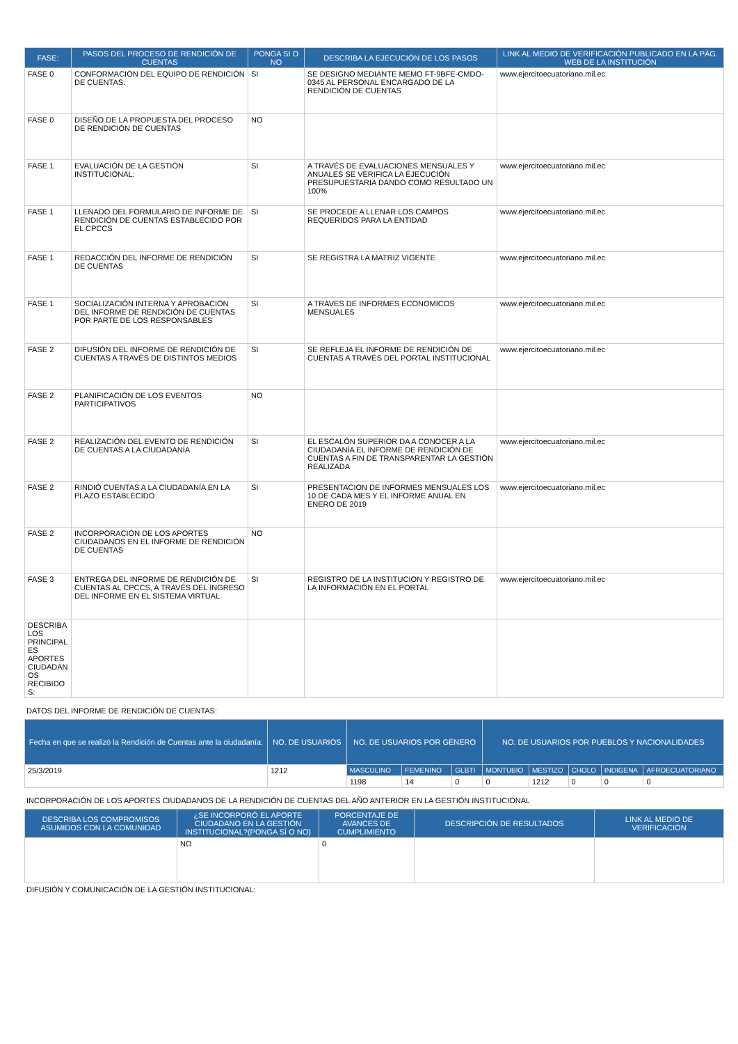| FASE: | PASOS DEL PROCESO DE RENDICIÓN DE CUENTAS | PONGA SI O NO | DESCRIBA LA EJECUCIÓN DE LOS PASOS | LINK AL MEDIO DE VERIFICACIÓN PUBLICADO EN LA PÁG. WEB DE LA INSTITUCIÓN |
| --- | --- | --- | --- | --- |
| FASE 0 | CONFORMACIÓN DEL EQUIPO DE RENDICIÓN DE CUENTAS: | SI | SE DESIGNO MEDIANTE MEMO FT-9BFE-CMDO-0345 AL PERSONAL ENCARGADO DE LA RENDICIÓN DE CUENTAS | www.ejercitoecuatoriano.mil.ec |
| FASE 0 | DISEÑO DE LA PROPUESTA DEL PROCESO DE RENDICIÓN DE CUENTAS | NO | | |
| FASE 1 | EVALUACIÓN DE LA GESTIÓN INSTITUCIONAL: | SI | A TRAVÉS DE EVALUACIONES MENSUALES Y ANUALES SE VERIFICA LA EJECUCIÓN PRESUPUESTARIA DANDO COMO RESULTADO UN 100% | www.ejercitoecuatoriano.mil.ec |
| FASE 1 | LLENADO DEL FORMULARIO DE INFORME DE RENDICIÓN DE CUENTAS ESTABLECIDO POR EL CPCCS | SI | SE PROCEDE A LLENAR LOS CAMPOS REQUERIDOS PARA LA ENTIDAD | www.ejercitoecuatoriano.mil.ec |
| FASE 1 | REDACCIÓN DEL INFORME DE RENDICIÓN DE CUENTAS | SI | SE REGISTRA LA MATRIZ VIGENTE | www.ejercitoecuatoriano.mil.ec |
| FASE 1 | SOCIALIZACIÓN INTERNA Y APROBACIÓN DEL INFORME DE RENDICIÓN DE CUENTAS POR PARTE DE LOS RESPONSABLES | SI | A TRAVES DE INFORMES ECONOMICOS MENSUALES | www.ejercitoecuatoriano.mil.ec |
| FASE 2 | DIFUSIÓN DEL INFORME DE RENDICIÓN DE CUENTAS A TRAVÉS DE DISTINTOS MEDIOS | SI | SE REFLEJA EL INFORME DE RENDICIÓN DE CUENTAS A TRAVÉS DEL PORTAL INSTITUCIONAL | www.ejercitoecuatoriano.mil.ec |
| FASE 2 | PLANIFICACIÓN DE LOS EVENTOS PARTICIPATIVOS | NO | | |
| FASE 2 | REALIZACIÓN DEL EVENTO DE RENDICIÓN DE CUENTAS A LA CIUDADANÍA | SI | EL ESCALÓN SUPERIOR DA A CONOCER A LA CIUDADANÍA EL INFORME DE RENDICIÓN DE CUENTAS A FIN DE TRANSPARENTAR LA GESTIÓN REALIZADA | www.ejercitoecuatoriano.mil.ec |
| FASE 2 | RINDIÓ CUENTAS A LA CIUDADANÍA EN LA PLAZO ESTABLECIDO | SI | PRESENTACION DE INFORMES MENSUALES LOS 10 DE CADA MES Y EL INFORME ANUAL EN ENERO DE 2019 | www.ejercitoecuatoriano.mil.ec |
| FASE 2 | INCORPORACIÓN DE LOS APORTES CIUDADANOS EN EL INFORME DE RENDICIÓN DE CUENTAS | NO | | |
| FASE 3 | ENTREGA DEL INFORME DE RENDICIÓN DE CUENTAS AL CPCCS, A TRAVÉS DEL INGRESO DEL INFORME EN EL SISTEMA VIRTUAL | SI | REGISTRO DE LA INSTITUCION Y REGISTRO DE LA INFORMACIÓN EN EL PORTAL | www.ejercitoecuatoriano.mil.ec |
| DESCRIBA LOS PRINCIPAL ES APORTES CIUDADAN OS RECIBIDO S: | | | | |
DATOS DEL INFORME DE RENDICIÓN DE CUENTAS:
| Fecha en que se realizó la Rendición de Cuentas ante la ciudadanía: | NO. DE USUARIOS | NO. DE USUARIOS POR GÉNERO | | | NO. DE USUARIOS POR PUEBLOS Y NACIONALIDADES | | | | |
| --- | --- | --- | --- | --- | --- | --- | --- | --- | --- |
| 25/3/2019 | 1212 | MASCULINO | FEMENINO | GLBTI | MONTUBIO | MESTIZO | CHOLO | INDIGENA | AFROECUATORIANO |
| | | 1198 | 14 | 0 | 0 | 1212 | 0 | 0 | 0 |
INCORPORACIÓN DE LOS APORTES CIUDADANOS DE LA RENDICIÓN DE CUENTAS DEL AÑO ANTERIOR EN LA GESTIÓN INSTITUCIONAL
| DESCRIBA LOS COMPROMISOS ASUMIDOS CON LA COMUNIDAD | ¿SE INCORPORÓ EL APORTE CIUDADANO EN LA GESTIÓN INSTITUCIONAL?(PONGA SÍ O NO) | PORCENTAJE DE AVANCES DE CUMPLIMIENTO | DESCRIPCIÓN DE RESULTADOS | LINK AL MEDIO DE VERIFICACIÓN |
| --- | --- | --- | --- | --- |
| | NO | 0 | | |
DIFUSIÓN Y COMUNICACIÓN DE LA GESTIÓN INSTITUCIONAL: